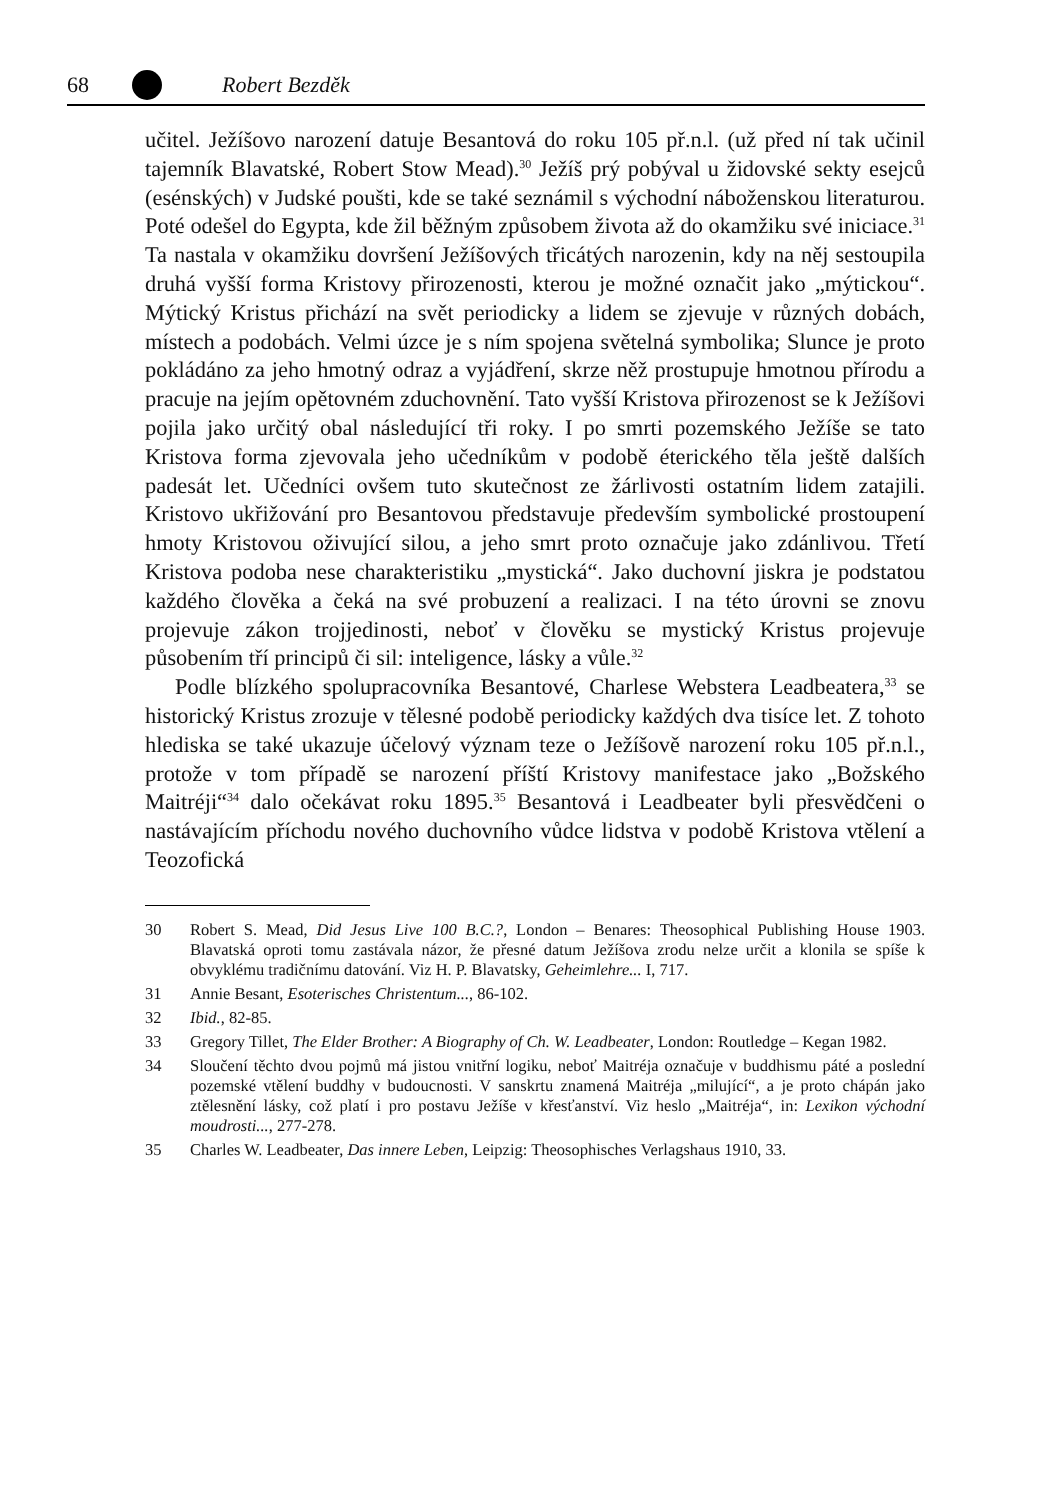68 Robert Bezděk
učitel. Ježíšovo narození datuje Besantová do roku 105 př.n.l. (už před ní tak učinil tajemník Blavatské, Robert Stow Mead).<sup>30</sup> Ježíš prý pobýval u židovské sekty esejců (esénských) v Judské poušti, kde se také seznámil s východní náboženskou literaturou. Poté odešel do Egypta, kde žil běžným způsobem života až do okamžiku své iniciace.<sup>31</sup> Ta nastala v okamžiku dovršení Ježíšových třicátých narozenin, kdy na něj sestoupila druhá vyšší forma Kristovy přirozenosti, kterou je možné označit jako „mýtickou“. Mýtický Kristus přichází na svět periodicky a lidem se zjevuje v různých dobách, místech a podobách. Velmi úzce je s ním spojena světelná symbolika; Slunce je proto pokládáno za jeho hmotný odraz a vyjádření, skrze něž prostupuje hmotnou přírodu a pracuje na jejím opětovném zduchovnění. Tato vyšší Kristova přirozenost se k Ježíšovi pojila jako určitý obal následující tři roky. I po smrti pozemského Ježíše se tato Kristova forma zjevovala jeho učedníkům v podobě éterického těla ještě dalších padesát let. Učedníci ovšem tuto skutečnost ze žárlivosti ostatním lidem zatajili. Kristovo ukřižování pro Besantovou představuje především symbolické prostoupení hmoty Kristovou oživující silou, a jeho smrt proto označuje jako zdánlivou. Třetí Kristova podoba nese charakteristiku „mystická“. Jako duchovní jiskra je podstatou každého člověka a čeká na své probuzení a realizaci. I na této úrovni se znovu projevuje zákon trojjedinosti, neboť v člověku se mystický Kristus projevuje působením tří principů či sil: inteligence, lásky a vůle.<sup>32</sup>
Podle blízkého spolupracovníka Besantové, Charlese Webstera Leadbeatera,<sup>33</sup> se historický Kristus zrozuje v tělesné podobě periodicky každých dva tisíce let. Z tohoto hlediska se také ukazuje účelový význam teze o Ježíšově narození roku 105 př.n.l., protože v tom případě se narození příští Kristovy manifestace jako „Božského Maitréji“<sup>34</sup> dalo očekávat roku 1895.<sup>35</sup> Besantová i Leadbeater byli přesvědčeni o nastávajícím příchodu nového duchovního vůdce lidstva v podobě Kristova vtělení a Teozofická
30 Robert S. Mead, Did Jesus Live 100 B.C.?, London – Benares: Theosophical Publishing House 1903. Blavatská oproti tomu zastávala názor, že přesné datum Ježíšova zrodu nelze určit a klonila se spíše k obvyklému tradičnímu datování. Viz H. P. Blavatsky, Geheimlehre... I, 717.
31 Annie Besant, Esoterisches Christentum..., 86-102.
32 Ibid., 82-85.
33 Gregory Tillet, The Elder Brother: A Biography of Ch. W. Leadbeater, London: Routledge – Kegan 1982.
34 Sloučení těchto dvou pojmů má jistou vnitřní logiku, neboť Maitréja označuje v buddhismu páté a poslední pozemské vtělení buddhy v budoucnosti. V sanskrtu znamená Maitréja „milující“, a je proto chápán jako ztělesnění lásky, což platí i pro postavu Ježíše v křesťanství. Viz heslo „Maitréja“, in: Lexikon východní moudrosti..., 277-278.
35 Charles W. Leadbeater, Das innere Leben, Leipzig: Theosophisches Verlagshaus 1910, 33.